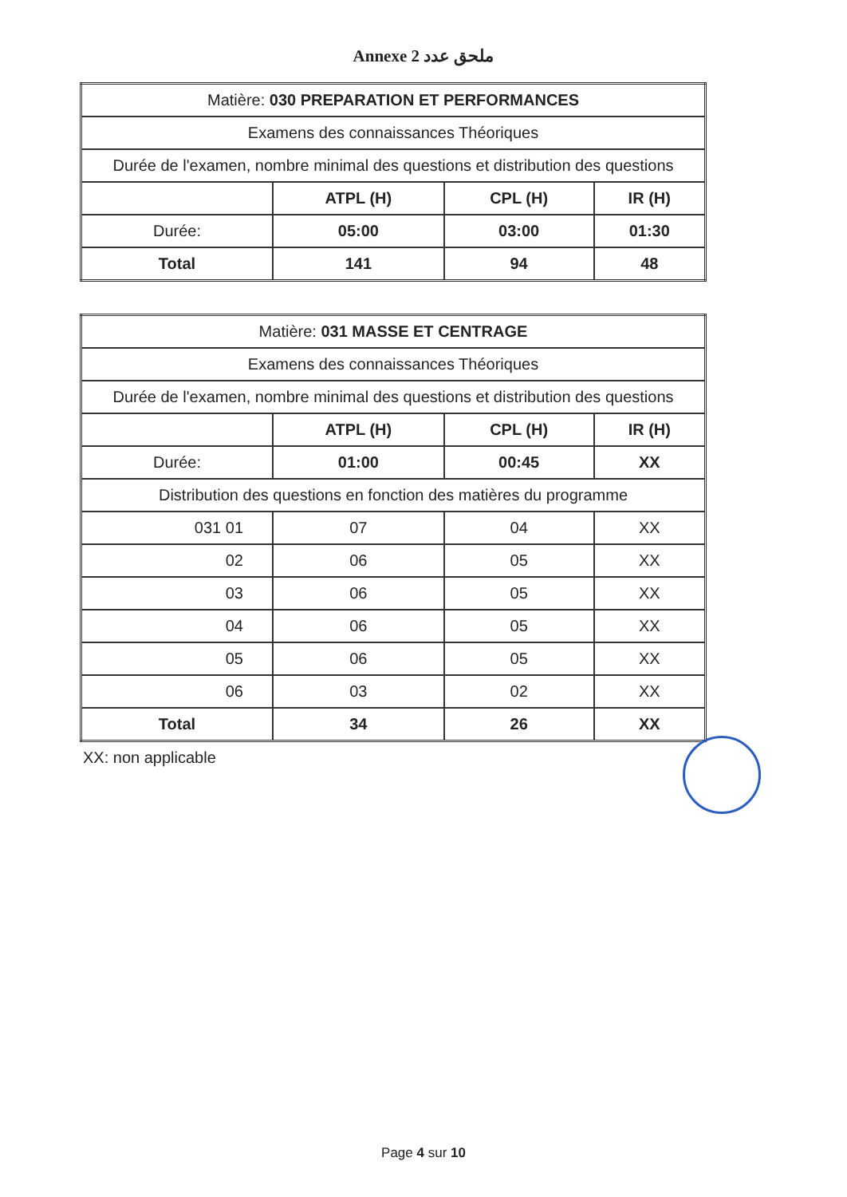Annexe 2 ملحق عدد
| Matière: 030 PREPARATION ET PERFORMANCES | | | |
| Examens des connaissances Théoriques | | | |
| Durée de l'examen, nombre minimal des questions et distribution des questions | | | |
| | ATPL (H) | CPL (H) | IR (H) |
| Durée: | 05:00 | 03:00 | 01:30 |
| Total | 141 | 94 | 48 |
| Matière: 031 MASSE ET CENTRAGE | | | |
| Examens des connaissances Théoriques | | | |
| Durée de l'examen, nombre minimal des questions et distribution des questions | | | |
| | ATPL (H) | CPL (H) | IR (H) |
| Durée: | 01:00 | 00:45 | XX |
| Distribution des questions en fonction des matières du programme | | | |
| 031 01 | 07 | 04 | XX |
| 02 | 06 | 05 | XX |
| 03 | 06 | 05 | XX |
| 04 | 06 | 05 | XX |
| 05 | 06 | 05 | XX |
| 06 | 03 | 02 | XX |
| Total | 34 | 26 | XX |
XX: non applicable
Page 4 sur 10